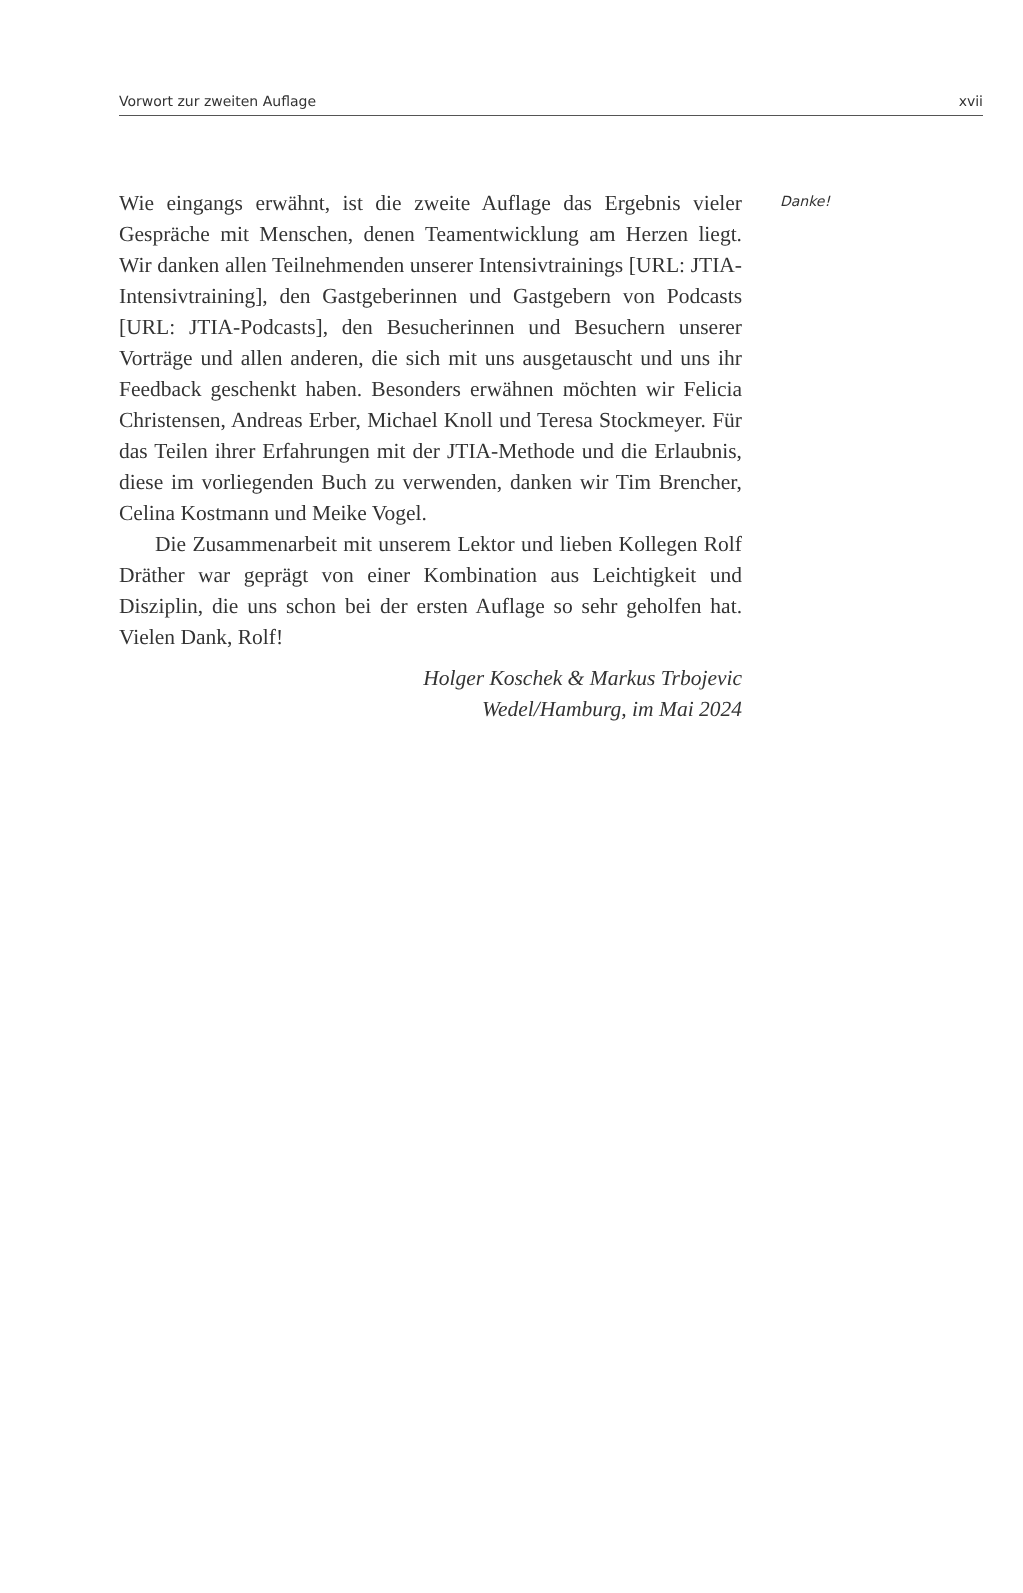Vorwort zur zweiten Auflage xvii
Wie eingangs erwähnt, ist die zweite Auflage das Ergebnis vieler Gespräche mit Menschen, denen Teamentwicklung am Herzen liegt. Wir danken allen Teilnehmenden unserer Intensivtrainings [URL: JTIA-Intensivtraining], den Gastgeberinnen und Gastgebern von Podcasts [URL: JTIA-Podcasts], den Besucherinnen und Besuchern unserer Vorträge und allen anderen, die sich mit uns ausgetauscht und uns ihr Feedback geschenkt haben. Besonders erwähnen möchten wir Felicia Christensen, Andreas Erber, Michael Knoll und Teresa Stockmeyer. Für das Teilen ihrer Erfahrungen mit der JTIA-Methode und die Erlaubnis, diese im vorliegenden Buch zu verwenden, danken wir Tim Brencher, Celina Kostmann und Meike Vogel.
Die Zusammenarbeit mit unserem Lektor und lieben Kollegen Rolf Dräther war geprägt von einer Kombination aus Leichtigkeit und Disziplin, die uns schon bei der ersten Auflage so sehr geholfen hat. Vielen Dank, Rolf!
Holger Koschek & Markus Trbojevic
Wedel/Hamburg, im Mai 2024
Danke!